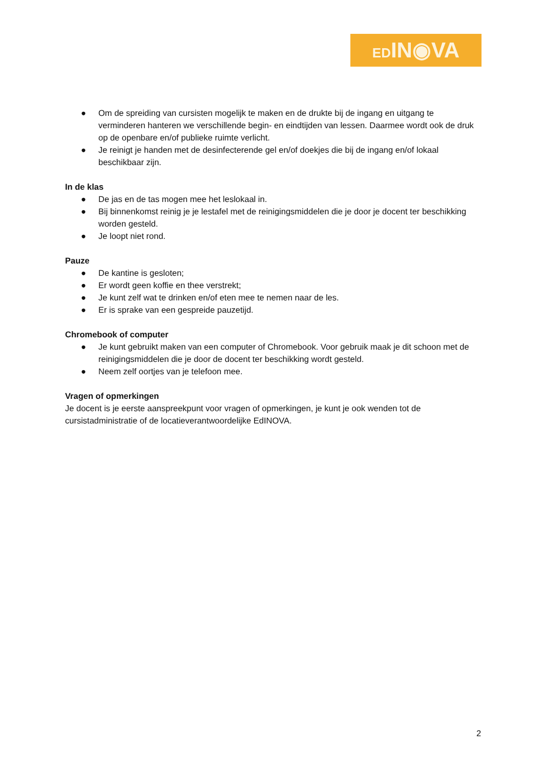EDIN◉VA
● Om de spreiding van cursisten mogelijk te maken en de drukte bij de ingang en uitgang te verminderen hanteren we verschillende begin- en eindtijden van lessen. Daarmee wordt ook de druk op de openbare en/of publieke ruimte verlicht.
● Je reinigt je handen met de desinfecterende gel en/of doekjes die bij de ingang en/of lokaal beschikbaar zijn.
In de klas
● De jas en de tas mogen mee het leslokaal in.
● Bij binnenkomst reinig je je lestafel met de reinigingsmiddelen die je door je docent ter beschikking worden gesteld.
● Je loopt niet rond.
Pauze
● De kantine is gesloten;
● Er wordt geen koffie en thee verstrekt;
● Je kunt zelf wat te drinken en/of eten mee te nemen naar de les.
● Er is sprake van een gespreide pauzetijd.
Chromebook of computer
● Je kunt gebruikt maken van een computer of Chromebook. Voor gebruik maak je dit schoon met de reinigingsmiddelen die je door de docent ter beschikking wordt gesteld.
● Neem zelf oortjes van je telefoon mee.
Vragen of opmerkingen
Je docent is je eerste aanspreekpunt voor vragen of opmerkingen, je kunt je ook wenden tot de cursistadministratie of de locatieverantwoordelijke EdINOVA.
2